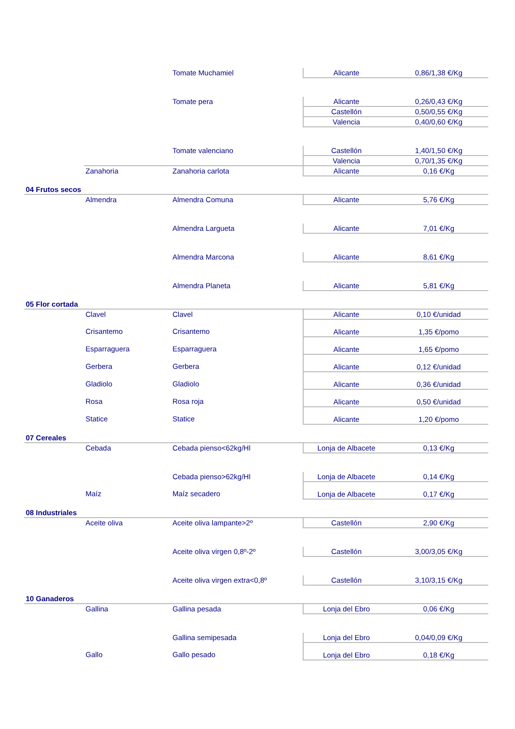| | | Tomate Muchamiel | Alicante | 0,86/1,38 €/Kg |
| | | Tomate pera | Alicante | 0,26/0,43 €/Kg |
| | | | Castellón | 0,50/0,55 €/Kg |
| | | | Valencia | 0,40/0,60 €/Kg |
| | | Tomate valenciano | Castellón | 1,40/1,50 €/Kg |
| | | | Valencia | 0,70/1,35 €/Kg |
| | Zanahoria | Zanahoria carlota | Alicante | 0,16 €/Kg |
| 04 Frutos secos | | | | |
| | Almendra | Almendra Comuna | Alicante | 5,76 €/Kg |
| | | Almendra Largueta | Alicante | 7,01 €/Kg |
| | | Almendra Marcona | Alicante | 8,61 €/Kg |
| | | Almendra Planeta | Alicante | 5,81 €/Kg |
| 05 Flor cortada | | | | |
| | Clavel | Clavel | Alicante | 0,10 €/unidad |
| | Crisantemo | Crisantemo | Alicante | 1,35 €/pomo |
| | Esparraguera | Esparraguera | Alicante | 1,65 €/pomo |
| | Gerbera | Gerbera | Alicante | 0,12 €/unidad |
| | Gladiolo | Gladiolo | Alicante | 0,36 €/unidad |
| | Rosa | Rosa roja | Alicante | 0,50 €/unidad |
| | Statice | Statice | Alicante | 1,20 €/pomo |
| 07 Cereales | | | | |
| | Cebada | Cebada pienso<62kg/Hl | Lonja de Albacete | 0,13 €/Kg |
| | | Cebada pienso>62kg/Hl | Lonja de Albacete | 0,14 €/Kg |
| | Maíz | Maíz secadero | Lonja de Albacete | 0,17 €/Kg |
| 08 Industriales | | | | |
| | Aceite oliva | Aceite oliva lampante>2º | Castellón | 2,90 €/Kg |
| | | Aceite oliva virgen 0,8º-2º | Castellón | 3,00/3,05 €/Kg |
| | | Aceite oliva virgen extra<0,8º | Castellón | 3,10/3,15 €/Kg |
| 10 Ganaderos | | | | |
| | Gallina | Gallina pesada | Lonja del Ebro | 0,06 €/Kg |
| | | Gallina semipesada | Lonja del Ebro | 0,04/0,09 €/Kg |
| | Gallo | Gallo pesado | Lonja del Ebro | 0,18 €/Kg |